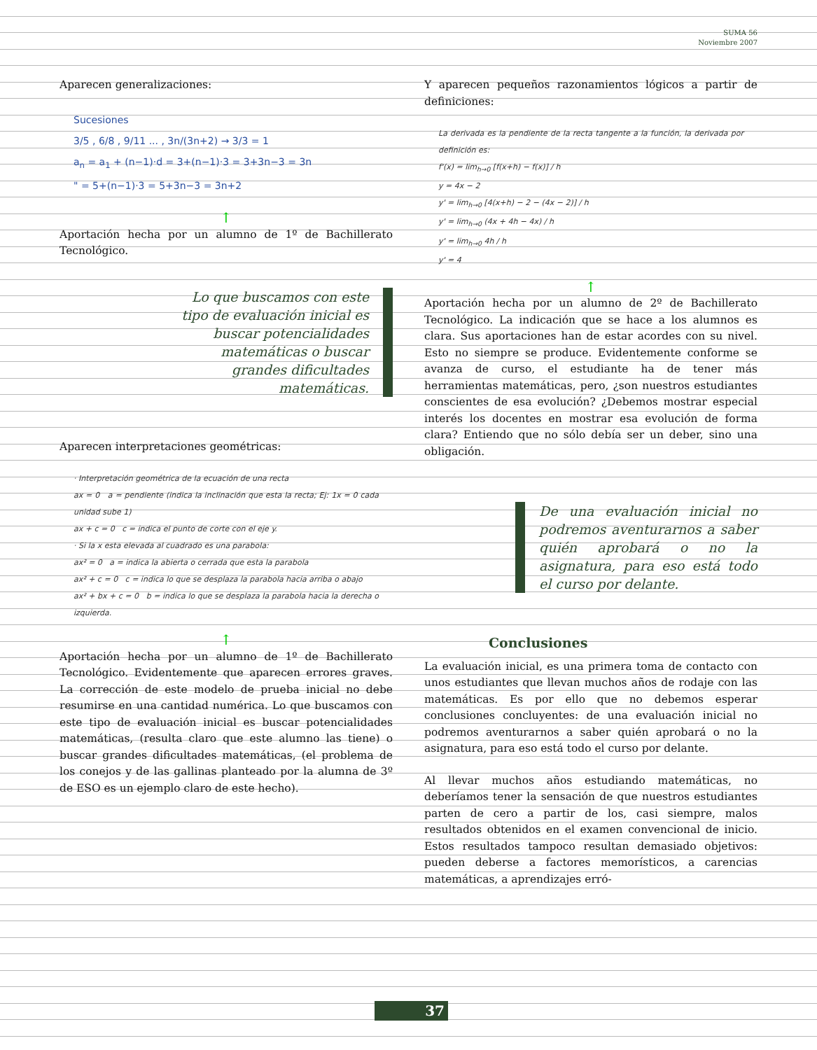SUMA 56
Noviembre 2007
Aparecen generalizaciones:
Sucesiones
3/5 , 6/8 , 9/11 ... , 3n/(3n+2) → 3/3 = 1
a<sub>n</sub> = a<sub>1</sub> + (n−1)·d = 3+(n−1)·3 = 3+3n−3 = 3n
" = 5+(n−1)·3 = 5+3n−3 = 3n+2
↑
Aportación hecha por un alumno de 1º de Bachillerato Tecnológico.
Lo que buscamos con este tipo de evaluación inicial es buscar potencialidades matemáticas o buscar grandes dificultades matemáticas.
Aparecen interpretaciones geométricas:
· Interpretación geométrica de la ecuación de una recta
ax = 0 a = pendiente (indica la inclinación que esta la recta; Ej: 1x = 0 cada unidad sube 1)
ax + c = 0 c = indica el punto de corte con el eje y.
· Si la x esta elevada al cuadrado es una parabola:
ax² = 0 a = indica la abierta o cerrada que esta la parabola
ax² + c = 0 c = indica lo que se desplaza la parabola hacia arriba o abajo
ax² + bx + c = 0 b = indica lo que se desplaza la parabola hacia la derecha o izquierda.
↑
Aportación hecha por un alumno de 1º de Bachillerato Tecnológico. Evidentemente que aparecen errores graves. La corrección de este modelo de prueba inicial no debe resumirse en una cantidad numérica. Lo que buscamos con este tipo de evaluación inicial es buscar potencialidades matemáticas, (resulta claro que este alumno las tiene) o buscar grandes dificultades matemáticas, (el problema de los conejos y de las gallinas planteado por la alumna de 3º de ESO es un ejemplo claro de este hecho).
Y aparecen pequeños razonamientos lógicos a partir de definiciones:
La derivada es la pendiente de la recta tangente a la función, la derivada por definición es:
f'(x) = lim<sub>h→0</sub> [f(x+h) − f(x)] / h
y = 4x − 2
y' = lim<sub>h→0</sub> [4(x+h) − 2 − (4x − 2)] / h
y' = lim<sub>h→0</sub> (4x + 4h − 4x) / h
y' = lim<sub>h→0</sub> 4h / h
y' = 4
↑
Aportación hecha por un alumno de 2º de Bachillerato Tecnológico. La indicación que se hace a los alumnos es clara. Sus aportaciones han de estar acordes con su nivel. Esto no siempre se produce. Evidentemente conforme se avanza de curso, el estudiante ha de tener más herramientas matemáticas, pero, ¿son nuestros estudiantes conscientes de esa evolución? ¿Debemos mostrar especial interés los docentes en mostrar esa evolución de forma clara? Entiendo que no sólo debía ser un deber, sino una obligación.
De una evaluación inicial no podremos aventurarnos a saber quién aprobará o no la asignatura, para eso está todo el curso por delante.
Conclusiones
La evaluación inicial, es una primera toma de contacto con unos estudiantes que llevan muchos años de rodaje con las matemáticas. Es por ello que no debemos esperar conclusiones concluyentes: de una evaluación inicial no podremos aventurarnos a saber quién aprobará o no la asignatura, para eso está todo el curso por delante.
Al llevar muchos años estudiando matemáticas, no deberíamos tener la sensación de que nuestros estudiantes parten de cero a partir de los, casi siempre, malos resultados obtenidos en el examen convencional de inicio. Estos resultados tampoco resultan demasiado objetivos: pueden deberse a factores memorísticos, a carencias matemáticas, a aprendizajes erró-
37